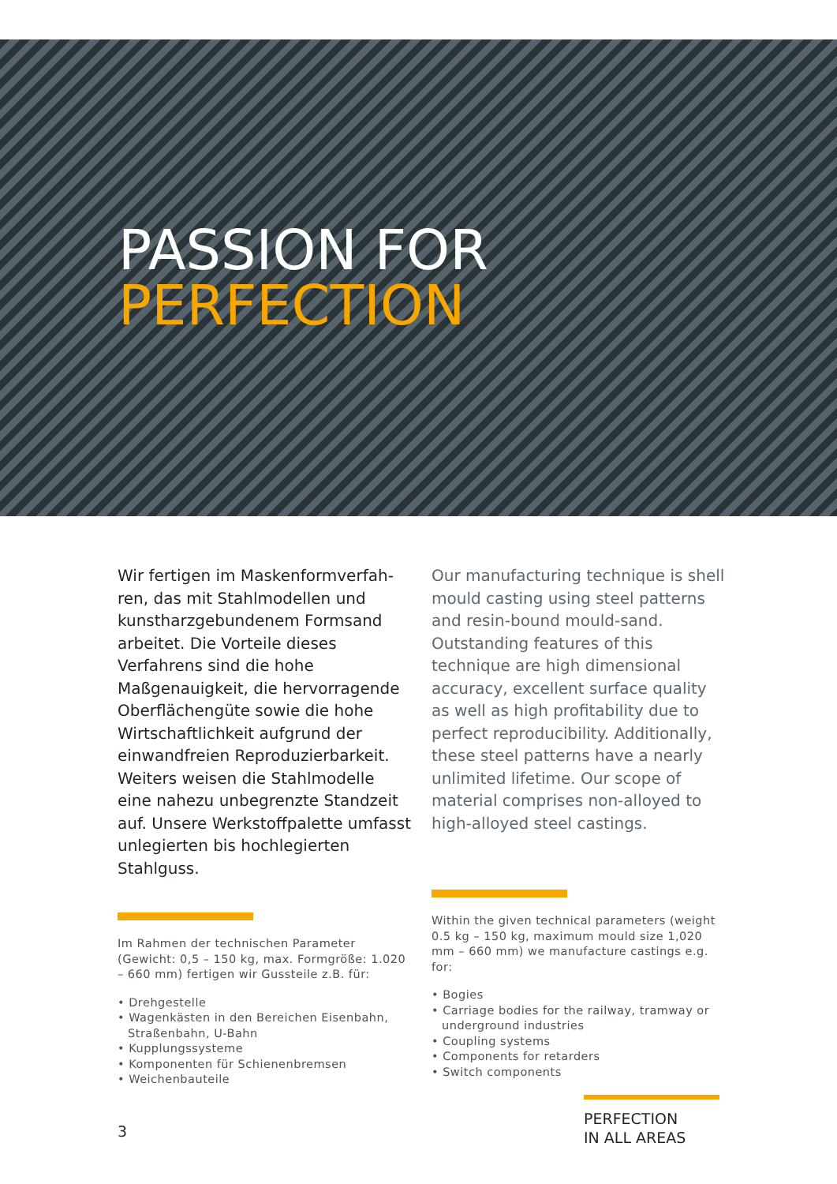PASSION FOR
PERFECTION
Wir fertigen im Maskenformverfah­ren, das mit Stahlmodellen und kunst­harzgebundenem Formsand arbeitet. Die Vorteile dieses Verfahrens sind die hohe Maßgenauigkeit, die hervor­ragende Oberflächengüte sowie die hohe Wirtschaftlichkeit aufgrund der einwandfreien Reproduzierbarkeit. Weiters weisen die Stahlmodelle eine nahezu unbegrenzte Standzeit auf. Unsere Werkstoffpalette umfasst un­legierten bis hochlegierten Stahlguss.
Im Rahmen der technischen Parameter (Gewicht: 0,5 – 150 kg, max. Formgröße: 1.020 – 660 mm) fertigen wir Gussteile z.B. für:
• Drehgestelle
• Wagenkästen in den Bereichen Eisenbahn, Straßenbahn, U-Bahn
• Kupplungssysteme
• Komponenten für Schienen­bremsen
• Weichenbauteile
Our manufacturing technique is shell mould casting using steel patterns and resin-bound mould-sand. Outstanding features of this technique are high di­mensional accuracy, excellent surface quality as well as high profitability due to perfect reproducibility. Additionally, these steel patterns have a nearly un­limited lifetime. Our scope of material comprises non-alloyed to high-alloyed steel castings.
Within the given technical parameters (weight 0.5 kg – 150 kg, maximum mould size 1,020 mm – 660 mm) we manufacture castings e.g. for:
• Bogies
• Carriage bodies for the railway, tramway or underground industries
• Coupling systems
• Components for retarders
• Switch components
3
PERFECTION
IN ALL AREAS